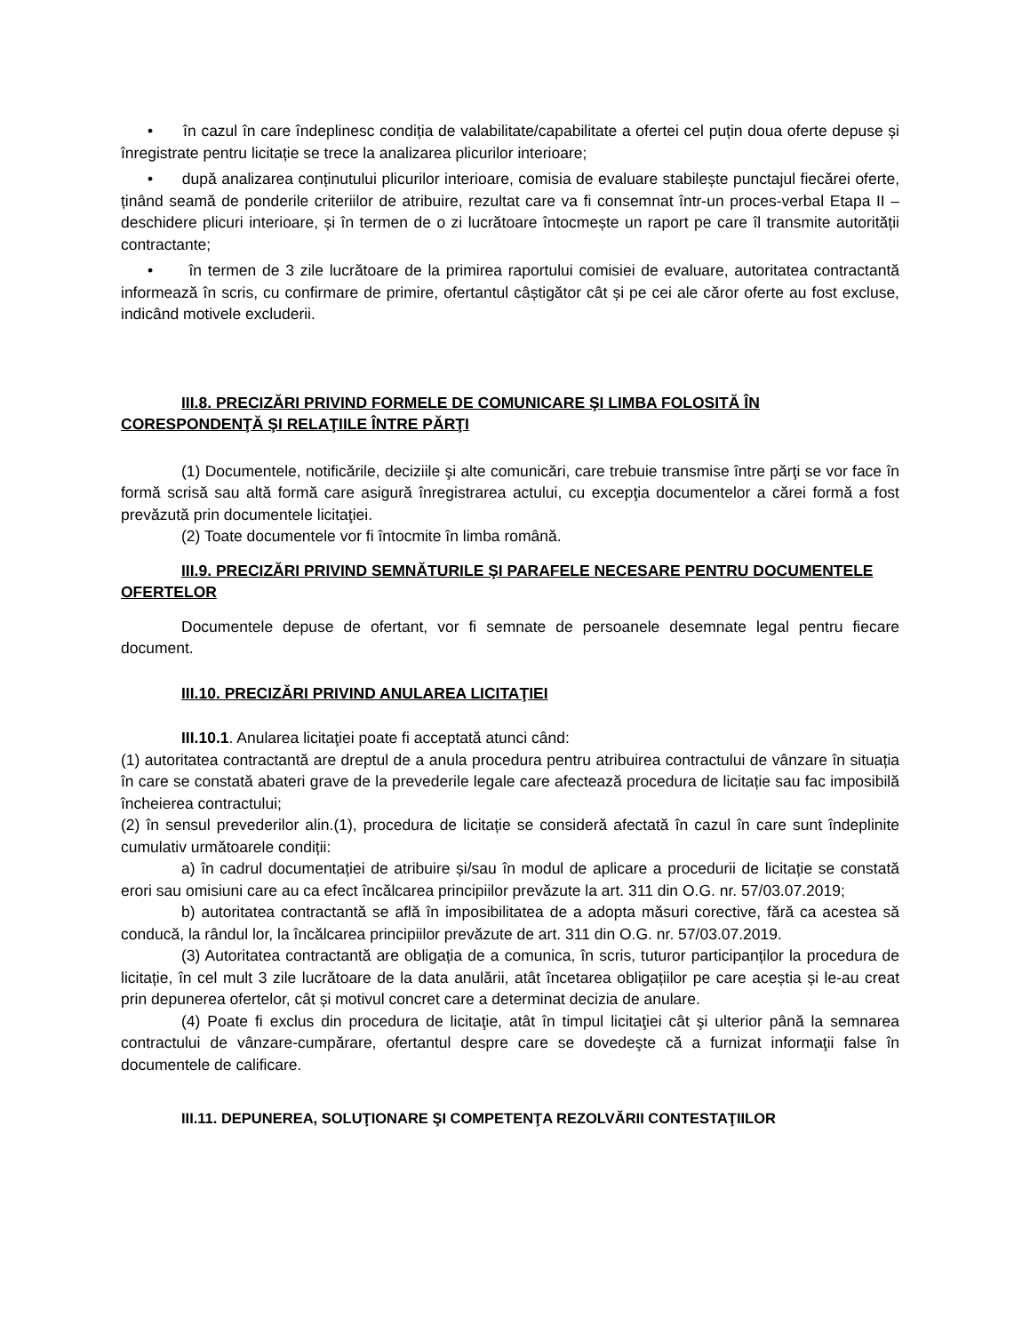• în cazul în care îndeplinesc condiția de valabilitate/capabilitate a ofertei cel puțin doua oferte depuse și înregistrate pentru licitație se trece la analizarea plicurilor interioare;
• după analizarea conținutului plicurilor interioare, comisia de evaluare stabilește punctajul fiecărei oferte, ținând seamă de ponderile criteriilor de atribuire, rezultat care va fi consemnat într-un proces-verbal Etapa II – deschidere plicuri interioare, și în termen de o zi lucrătoare întocmește un raport pe care îl transmite autorității contractante;
• în termen de 3 zile lucrătoare de la primirea raportului comisiei de evaluare, autoritatea contractantă informează în scris, cu confirmare de primire, ofertantul câștigător cât și pe cei ale căror oferte au fost excluse, indicând motivele excluderii.
III.8. PRECIZĂRI PRIVIND FORMELE DE COMUNICARE ŞI LIMBA FOLOSITĂ ÎN CORESPONDENŢĂ ŞI RELAŢIILE ÎNTRE PĂRŢI
(1) Documentele, notificările, deciziile şi alte comunicări, care trebuie transmise între părţi se vor face în formă scrisă sau altă formă care asigură înregistrarea actului, cu excepţia documentelor a cărei formă a fost prevăzută prin documentele licitaţiei.
(2) Toate documentele vor fi întocmite în limba română.
III.9. PRECIZĂRI PRIVIND SEMNĂTURILE ŞI PARAFELE NECESARE PENTRU DOCUMENTELE OFERTELOR
Documentele depuse de ofertant, vor fi semnate de persoanele desemnate legal pentru fiecare document.
III.10. PRECIZĂRI PRIVIND ANULAREA LICITAŢIEI
III.10.1. Anularea licitaţiei poate fi acceptată atunci când:
(1) autoritatea contractantă are dreptul de a anula procedura pentru atribuirea contractului de vânzare în situația în care se constată abateri grave de la prevederile legale care afectează procedura de licitație sau fac imposibilă încheierea contractului;
(2) în sensul prevederilor alin.(1), procedura de licitație se consideră afectată în cazul în care sunt îndeplinite cumulativ următoarele condiții:
a) în cadrul documentației de atribuire și/sau în modul de aplicare a procedurii de licitație se constată erori sau omisiuni care au ca efect încălcarea principiilor prevăzute la art. 311 din O.G. nr. 57/03.07.2019;
b) autoritatea contractantă se află în imposibilitatea de a adopta măsuri corective, fără ca acestea să conducă, la rândul lor, la încălcarea principiilor prevăzute de art. 311 din O.G. nr. 57/03.07.2019.
(3) Autoritatea contractantă are obligația de a comunica, în scris, tuturor participanților la procedura de licitație, în cel mult 3 zile lucrătoare de la data anulării, atât încetarea obligațiilor pe care aceștia și le-au creat prin depunerea ofertelor, cât și motivul concret care a determinat decizia de anulare.
(4) Poate fi exclus din procedura de licitaţie, atât în timpul licitaţiei cât şi ulterior până la semnarea contractului de vânzare-cumpărare, ofertantul despre care se dovedeşte că a furnizat informaţii false în documentele de calificare.
III.11. DEPUNEREA, SOLUŢIONARE ŞI COMPETENŢA REZOLVĂRII CONTESTAŢIILOR